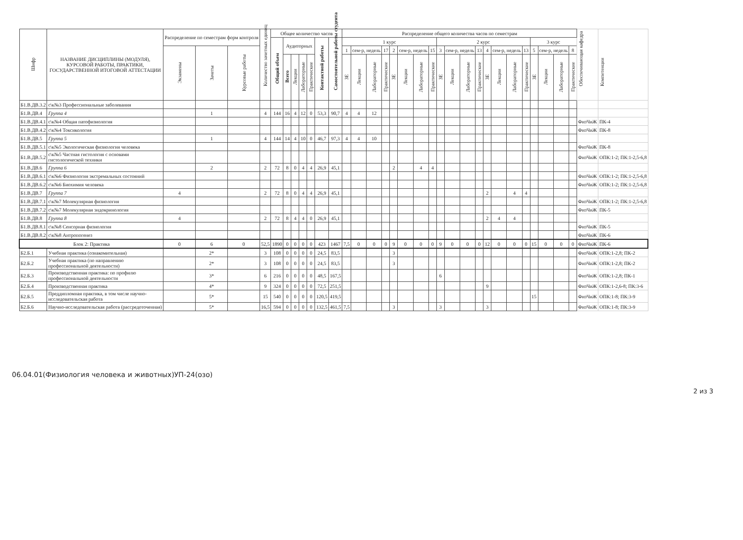| Шифр | НАЗВАНИЕ ДИСЦИПЛИНЫ (МОДУЛЯ), КУРСОВОЙ РАБОТЫ, ПРАКТИКИ, ГОСУДАРСТВЕННОЙ ИТОГОВОЙ АТТЕСТАЦИИ | Распределение по семестрам форм контроля | | | Количество зачетных единиц | Общее количество часов | | | | | | | Распределение общего количества часов по семестрам | | | | | | | | | | | | | | | | | | | | Обеспечивающая кафедра | Компетенции |
| --- | --- | --- | --- | --- | --- | --- | --- | --- | --- | --- | --- | --- | --- | --- | --- | --- | --- | --- | --- | --- | --- | --- | --- | --- | --- | --- | --- | --- | --- | --- | --- | --- | --- | --- |
| | | | | | | Общий объем | Аудиторных | | | | Контактной работы | Самостоятельной работы студента | 1 курс | | | | | | | | 2 курс | | | | | | | | 3 курс | | | | | |
| | | Экзамены | Зачеты | Курсовые работы | | | | | | | | | 1 | сем-р, недель | | 17 | 2 | сем-р, недель | | 15 | 3 | сем-р, недель | | 13 | 4 | сем-р, недель | | 13 | 5 | сем-р, недель | | 8 | | |
| | | | | | | | Всего | Лекции | Лабораторные | Практические | | | ЗЕ | Лекции | Лабораторные | Практические | ЗЕ | Лекции | Лабораторные | Практические | ЗЕ | Лекции | Лабораторные | Практические | ЗЕ | Лекции | Лабораторные | Практические | ЗЕ | Лекции | Лабораторные | Практические | | |
| Б1.В.ДВ.3.2 | с\к№3 Профессиональные заболевания | | | | | | | | | | | | | | | | | | | | | | | | | | | | | | | | | |
| Б1.В.ДВ.4 | Группа 4 | | 1 | | 4 | 144 | 16 | 4 | 12 | 0 | 53,3 | 90,7 | 4 | 4 | 12 | | | | | | | | | | | | | | | | | | | |
| Б1.В.ДВ.4.1 | с\к№4 Общая патофизиология | | | | | | | | | | | | | | | | | | | | | | | | | | | | | | | | ФизЧиЖ | ПК-4 |
| Б1.В.ДВ.4.2 | с\к№4 Токсикология | | | | | | | | | | | | | | | | | | | | | | | | | | | | | | | | ФизЧиЖ | ПК-8 |
| Б1.В.ДВ.5 | Группа 5 | | 1 | | 4 | 144 | 14 | 4 | 10 | 0 | 46,7 | 97,3 | 4 | 4 | 10 | | | | | | | | | | | | | | | | | | | |
| Б1.В.ДВ.5.1 | с\к№5 Экологическая физиология человека | | | | | | | | | | | | | | | | | | | | | | | | | | | | | | | | ФизЧиЖ | ПК-8 |
| Б1.В.ДВ.5.2 | с\к№5 Частная гистология с основами гистологической техники | | | | | | | | | | | | | | | | | | | | | | | | | | | | | | | | ФизЧиЖ | ОПК:1-2; ПК:1-2,5-6,8 |
| Б1.В.ДВ.6 | Группа 6 | | 2 | | 2 | 72 | 8 | 0 | 4 | 4 | 26,9 | 45,1 | | | | | 2 | | 4 | 4 | | | | | | | | | | | | | | |
| Б1.В.ДВ.6.1 | с\к№6 Физиология экстремальных состояний | | | | | | | | | | | | | | | | | | | | | | | | | | | | | | | | ФизЧиЖ | ОПК:1-2; ПК:1-2,5-6,8 |
| Б1.В.ДВ.6.2 | с\к№6 Биохимия человека | | | | | | | | | | | | | | | | | | | | | | | | | | | | | | | | ФизЧиЖ | ОПК:1-2; ПК:1-2,5-6,8 |
| Б1.В.ДВ.7 | Группа 7 | 4 | | | 2 | 72 | 8 | 0 | 4 | 4 | 26,9 | 45,1 | | | | | | | | | | | | | 2 | | 4 | 4 | | | | | | |
| Б1.В.ДВ.7.1 | с\к№7 Молекулярная физиология | | | | | | | | | | | | | | | | | | | | | | | | | | | | | | | | ФизЧиЖ | ОПК:1-2; ПК:1-2,5-6,8 |
| Б1.В.ДВ.7.2 | с\к№7 Молекулярная эндокринология | | | | | | | | | | | | | | | | | | | | | | | | | | | | | | | | ФизЧиЖ | ПК-5 |
| Б1.В.ДВ.8 | Группа 8 | 4 | | | 2 | 72 | 8 | 4 | 4 | 0 | 26,9 | 45,1 | | | | | | | | | | | | | 2 | 4 | 4 | | | | | | | |
| Б1.В.ДВ.8.1 | с\к№8 Сенсорная физиология | | | | | | | | | | | | | | | | | | | | | | | | | | | | | | | | ФизЧиЖ | ПК-5 |
| Б1.В.ДВ.8.2 | с\к№8 Антропогенез | | | | | | | | | | | | | | | | | | | | | | | | | | | | | | | | ФизЧиЖ | ПК-6 |
| Блок 2: Практика | | 0 | 6 | 0 | 52,5 | 1890 | 0 | 0 | 0 | 0 | 423 | 1467 | 7,5 | 0 | 0 | 0 | 9 | 0 | 0 | 0 | 9 | 0 | 0 | 0 | 12 | 0 | 0 | 0 | 15 | 0 | 0 | 0 | ФизЧиЖ | ПК-6 |
| Б2.Б.1 | Учебная практика (ознакомительная) | | 2* | | 3 | 108 | 0 | 0 | 0 | 0 | 24,5 | 83,5 | | | | | 3 | | | | | | | | | | | | | | | | ФизЧиЖ | ОПК:1-2,8; ПК-2 |
| Б2.Б.2 | Учебная практика (по направлению профессиональной деятельности) | | 2* | | 3 | 108 | 0 | 0 | 0 | 0 | 24,5 | 83,5 | | | | | 3 | | | | | | | | | | | | | | | | ФизЧиЖ | ОПК:1-2,8; ПК-2 |
| Б2.Б.3 | Производственная практика: по профилю профессиональной деятельности | | 3* | | 6 | 216 | 0 | 0 | 0 | 0 | 48,5 | 167,5 | | | | | | | | | 6 | | | | | | | | | | | | ФизЧиЖ | ОПК:1-2,8; ПК-1 |
| Б2.Б.4 | Производственная практика | | 4* | | 9 | 324 | 0 | 0 | 0 | 0 | 72,5 | 251,5 | | | | | | | | | | | | | 9 | | | | | | | | ФизЧиЖ | ОПК:1-2,6-8; ПК:3-6 |
| Б2.Б.5 | Преддипломная практика, в том числе научно-исследовательская работа | | 5* | | 15 | 540 | 0 | 0 | 0 | 0 | 120,5 | 419,5 | | | | | | | | | | | | | | | | | 15 | | | | ФизЧиЖ | ОПК:1-8; ПК:3-9 |
| Б2.Б.6 | Научно-исследовательская работа (рассредоточенная) | | 5* | | 16,5 | 594 | 0 | 0 | 0 | 0 | 132,5 | 461,5 | 7,5 | | | | 3 | | | | 3 | | | | 3 | | | | | | | | ФизЧиЖ | ОПК:1-8; ПК:3-9 |
06.04.01(Физиология человека и животных)УП-24(озо)
2 из 3